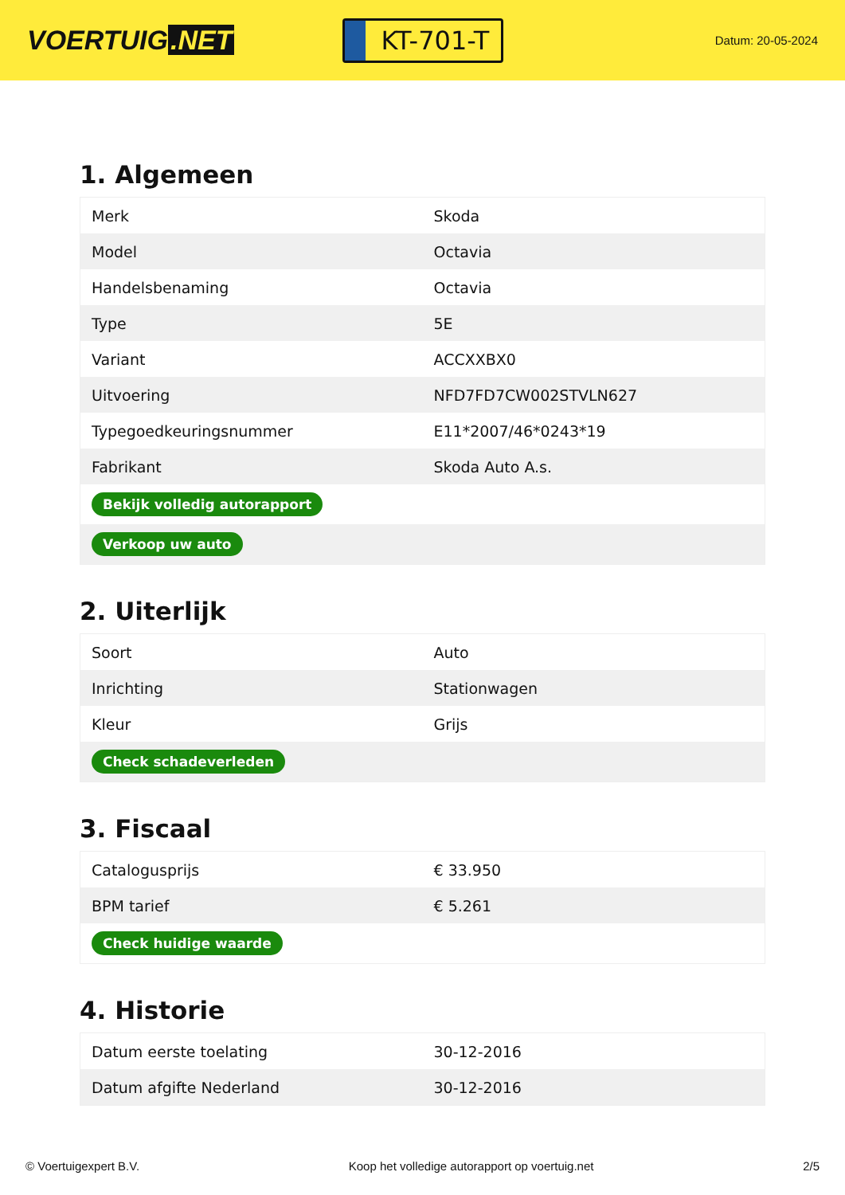VOERTUIG.NET
KT-701-T
Datum: 20-05-2024
1. Algemeen
| Merk | Skoda |
| Model | Octavia |
| Handelsbenaming | Octavia |
| Type | 5E |
| Variant | ACCXXBX0 |
| Uitvoering | NFD7FD7CW002STVLN627 |
| Typegoedkeuringsnummer | E11*2007/46*0243*19 |
| Fabrikant | Skoda Auto A.s. |
| Bekijk volledig autorapport | |
| Verkoop uw auto | |
2. Uiterlijk
| Soort | Auto |
| Inrichting | Stationwagen |
| Kleur | Grijs |
| Check schadeverleden | |
3. Fiscaal
| Catalogusprijs | € 33.950 |
| BPM tarief | € 5.261 |
| Check huidige waarde | |
4. Historie
| Datum eerste toelating | 30-12-2016 |
| Datum afgifte Nederland | 30-12-2016 |
© Voertuigexpert B.V. Koop het volledige autorapport op voertuig.net 2/5